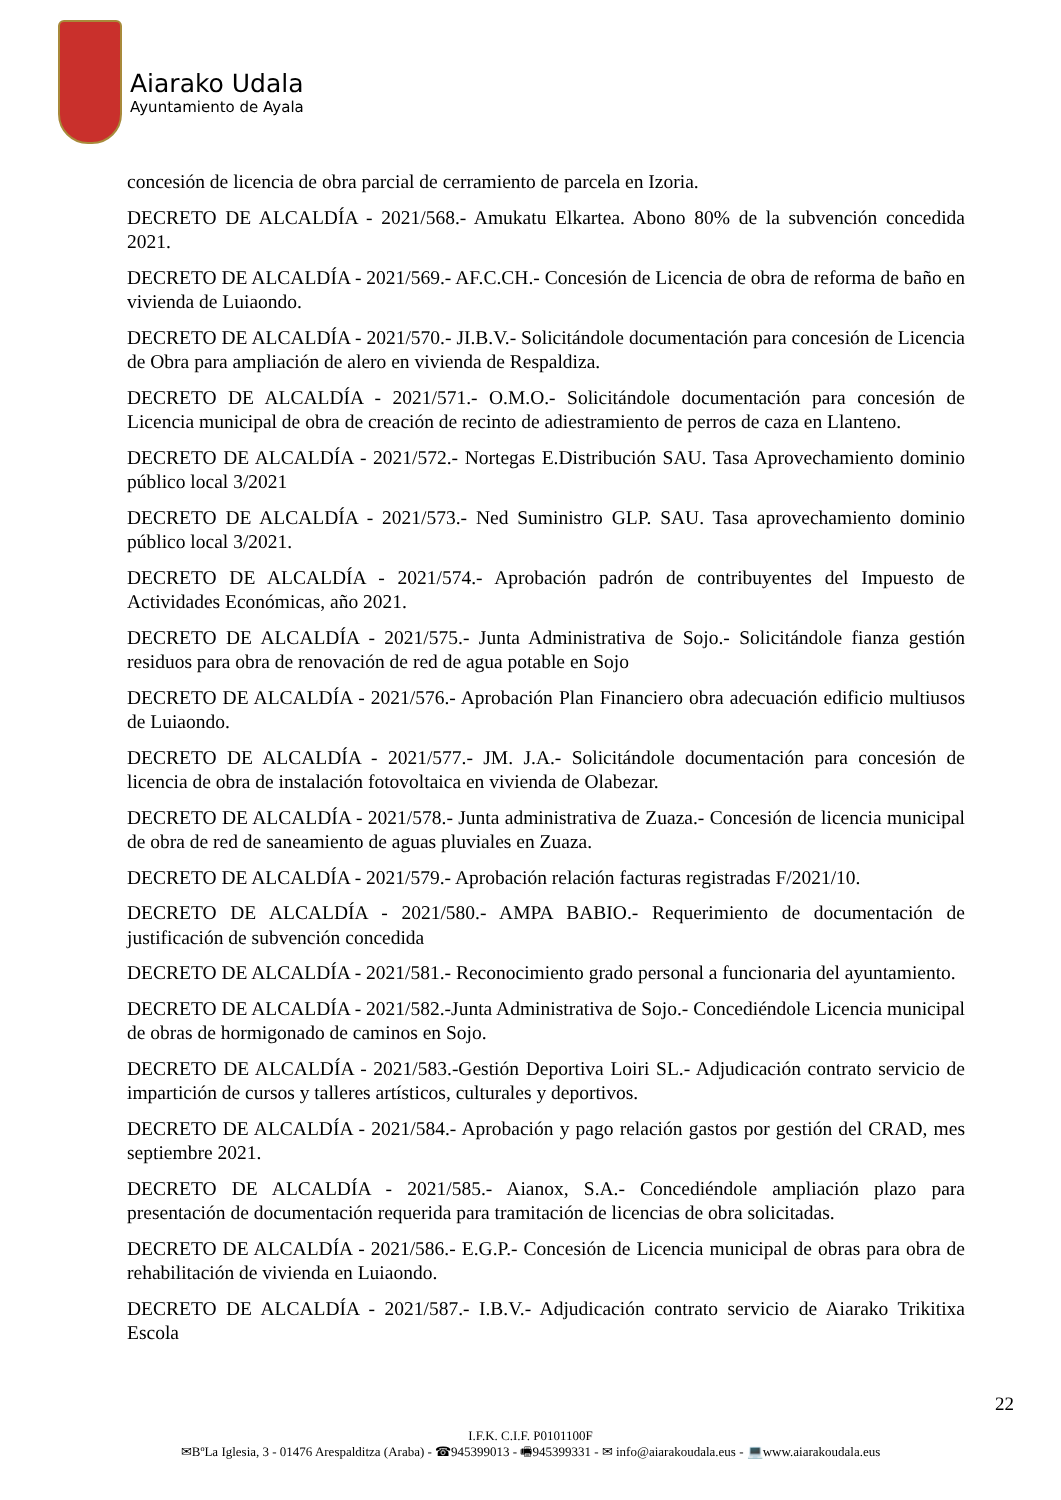Aiarako Udala
Ayuntamiento de Ayala
concesión de licencia de obra parcial de cerramiento de parcela en Izoria.
DECRETO DE ALCALDÍA - 2021/568.- Amukatu Elkartea. Abono 80% de la subvención concedida 2021.
DECRETO DE ALCALDÍA - 2021/569.- AF.C.CH.- Concesión de Licencia de obra de reforma de baño en vivienda de Luiaondo.
DECRETO DE ALCALDÍA - 2021/570.- JI.B.V.- Solicitándole documentación para concesión de Licencia de Obra para ampliación de alero en vivienda de Respaldiza.
DECRETO DE ALCALDÍA - 2021/571.- O.M.O.- Solicitándole documentación para concesión de Licencia municipal de obra de creación de recinto de adiestramiento de perros de caza en Llanteno.
DECRETO DE ALCALDÍA - 2021/572.- Nortegas E.Distribución SAU. Tasa Aprovechamiento dominio público local 3/2021
DECRETO DE ALCALDÍA - 2021/573.- Ned Suministro GLP. SAU. Tasa aprovechamiento dominio público local 3/2021.
DECRETO DE ALCALDÍA - 2021/574.- Aprobación padrón de contribuyentes del Impuesto de Actividades Económicas, año 2021.
DECRETO DE ALCALDÍA - 2021/575.- Junta Administrativa de Sojo.- Solicitándole fianza gestión residuos para obra de renovación de red de agua potable en Sojo
DECRETO DE ALCALDÍA - 2021/576.- Aprobación Plan Financiero obra adecuación edificio multiusos de Luiaondo.
DECRETO DE ALCALDÍA - 2021/577.- JM. J.A.- Solicitándole documentación para concesión de licencia de obra de instalación fotovoltaica en vivienda de Olabezar.
DECRETO DE ALCALDÍA - 2021/578.- Junta administrativa de Zuaza.- Concesión de licencia municipal de obra de red de saneamiento de aguas pluviales en Zuaza.
DECRETO DE ALCALDÍA - 2021/579.- Aprobación relación facturas registradas F/2021/10.
DECRETO DE ALCALDÍA - 2021/580.- AMPA BABIO.- Requerimiento de documentación de justificación de subvención concedida
DECRETO DE ALCALDÍA - 2021/581.- Reconocimiento grado personal a funcionaria del ayuntamiento.
DECRETO DE ALCALDÍA - 2021/582.-Junta Administrativa de Sojo.- Concediéndole Licencia municipal de obras de hormigonado de caminos en Sojo.
DECRETO DE ALCALDÍA - 2021/583.-Gestión Deportiva Loiri SL.- Adjudicación contrato servicio de impartición de cursos y talleres artísticos, culturales y deportivos.
DECRETO DE ALCALDÍA - 2021/584.- Aprobación y pago relación gastos por gestión del CRAD, mes septiembre 2021.
DECRETO DE ALCALDÍA - 2021/585.- Aianox, S.A.- Concediéndole ampliación plazo para presentación de documentación requerida para tramitación de licencias de obra solicitadas.
DECRETO DE ALCALDÍA - 2021/586.- E.G.P.- Concesión de Licencia municipal de obras para obra de rehabilitación de vivienda en Luiaondo.
DECRETO DE ALCALDÍA - 2021/587.- I.B.V.- Adjudicación contrato servicio de Aiarako Trikitixa Escola
22
I.F.K. C.I.F. P0101100F
✉BºLa Iglesia, 3 - 01476 Arespalditza (Araba) - ☎945399013 - 🖷945399331 - ✉ info@aiarakoudala.eus - 💻www.aiarakoudala.eus